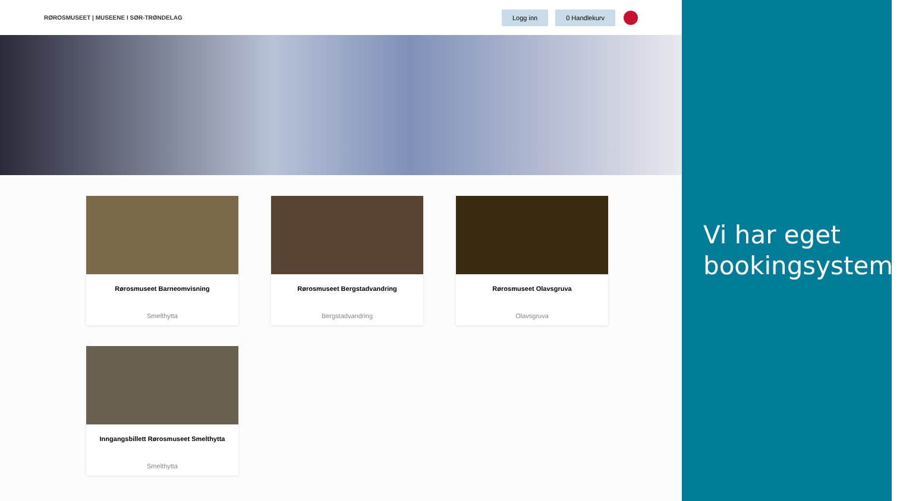RØROSMUSEET | MUSEENE I SØR-TRØNDELAG
Logg inn 0 Handlekurv
Rørosmuseet Barneomvisning
Smelthytta
Rørosmuseet Bergstadvandring
Bergstadvandring
Rørosmuseet Olavsgruva
Olavsgruva
Inngangsbillett Rørosmuseet Smelthytta
Smelthytta
Vi har eget bookingsystem!